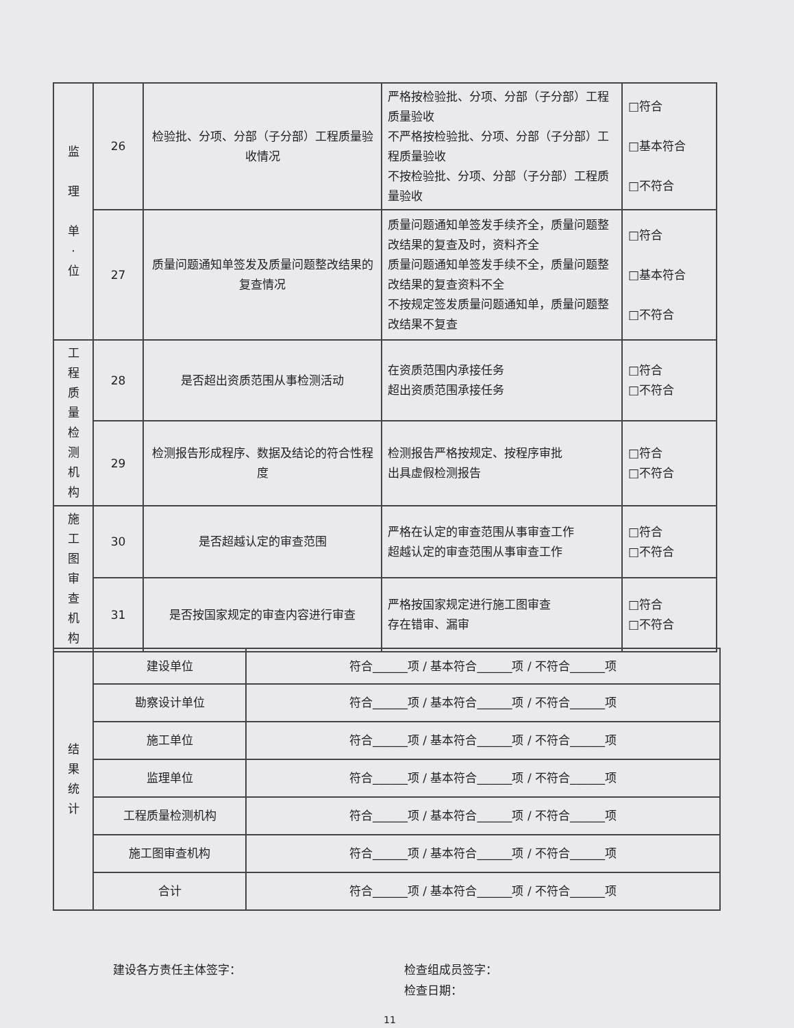| 监 理 单 · 位 | 26 | 检验批、分项、分部（子分部）工程质量验收情况 | 严格按检验批、分项、分部（子分部）工程质量验收 不严格按检验批、分项、分部（子分部）工程质量验收 不按检验批、分项、分部（子分部）工程质量验收 | □符合 □基本符合 □不符合 |
| | 27 | 质量问题通知单签发及质量问题整改结果的复查情况 | 质量问题通知单签发手续齐全，质量问题整改结果的复查及时，资料齐全 质量问题通知单签发手续不全，质量问题整改结果的复查资料不全 不按规定签发质量问题通知单，质量问题整改结果不复查 | □符合 □基本符合 □不符合 |
| 工 程 质 量 检 测 机 构 | 28 | 是否超出资质范围从事检测活动 | 在资质范围内承接任务 超出资质范围承接任务 | □符合 □不符合 |
| | 29 | 检测报告形成程序、数据及结论的符合性程度 | 检测报告严格按规定、按程序审批 出具虚假检测报告 | □符合 □不符合 |
| 施 工 图 审 查 机 构 | 30 | 是否超越认定的审查范围 | 严格在认定的审查范围从事审查工作 超越认定的审查范围从事审查工作 | □符合 □不符合 |
| | 31 | 是否按国家规定的审查内容进行审查 | 严格按国家规定进行施工图审查 存在错审、漏审 | □符合 □不符合 |
| 结 果 统 计 | 建设单位 | 符合______项 / 基本符合______项 / 不符合______项 |
| | 勘察设计单位 | 符合______项 / 基本符合______项 / 不符合______项 |
| | 施工单位 | 符合______项 / 基本符合______项 / 不符合______项 |
| | 监理单位 | 符合______项 / 基本符合______项 / 不符合______项 |
| | 工程质量检测机构 | 符合______项 / 基本符合______项 / 不符合______项 |
| | 施工图审查机构 | 符合______项 / 基本符合______项 / 不符合______项 |
| | 合计 | 符合______项 / 基本符合______项 / 不符合______项 |
建设各方责任主体签字：
检查组成员签字：
检查日期：
11